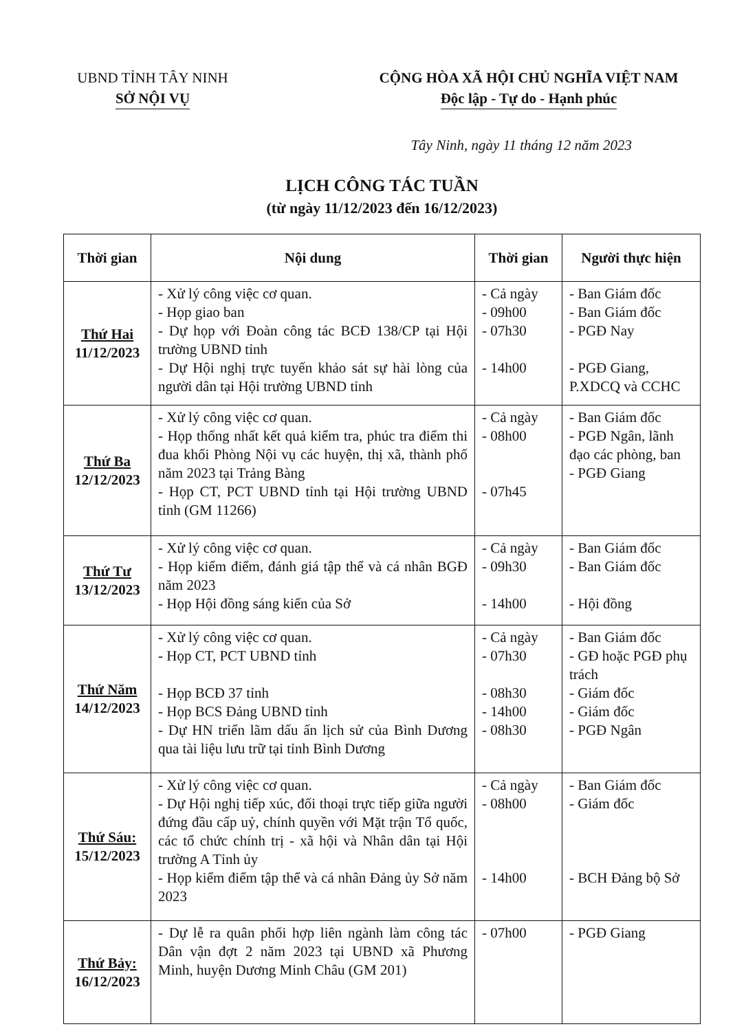UBND TỈNH TÂY NINH
SỞ NỘI VỤ
CỘNG HÒA XÃ HỘI CHỦ NGHĨA VIỆT NAM
Độc lập - Tự do - Hạnh phúc
Tây Ninh, ngày 11 tháng 12 năm 2023
LỊCH CÔNG TÁC TUẦN
(từ ngày 11/12/2023 đến 16/12/2023)
| Thời gian | Nội dung | Thời gian | Người thực hiện |
| --- | --- | --- | --- |
| Thứ Hai 11/12/2023 | - Xử lý công việc cơ quan. - Họp giao ban - Dự họp với Đoàn công tác BCĐ 138/CP tại Hội trường UBND tỉnh - Dự Hội nghị trực tuyến khảo sát sự hài lòng của người dân tại Hội trường UBND tỉnh | - Cả ngày - 09h00 - 07h30 - 14h00 | - Ban Giám đốc - Ban Giám đốc - PGĐ Nay - PGĐ Giang, P.XDCQ và CCHC |
| Thứ Ba 12/12/2023 | - Xử lý công việc cơ quan. - Họp thống nhất kết quả kiểm tra, phúc tra điểm thi đua khối Phòng Nội vụ các huyện, thị xã, thành phố năm 2023 tại Trảng Bàng - Họp CT, PCT UBND tỉnh tại Hội trường UBND tỉnh (GM 11266) | - Cả ngày - 08h00 - 07h45 | - Ban Giám đốc - PGĐ Ngân, lãnh đạo các phòng, ban - PGĐ Giang |
| Thứ Tư 13/12/2023 | - Xử lý công việc cơ quan. - Họp kiểm điểm, đánh giá tập thể và cá nhân BGĐ năm 2023 - Họp Hội đồng sáng kiến của Sở | - Cả ngày - 09h30 - 14h00 | - Ban Giám đốc - Ban Giám đốc - Hội đồng |
| Thứ Năm 14/12/2023 | - Xử lý công việc cơ quan. - Họp CT, PCT UBND tỉnh - Họp BCĐ 37 tỉnh - Họp BCS Đảng UBND tỉnh - Dự HN triển lãm dấu ấn lịch sử của Bình Dương qua tài liệu lưu trữ tại tỉnh Bình Dương | - Cả ngày - 07h30 - 08h30 - 14h00 - 08h30 | - Ban Giám đốc - GĐ hoặc PGĐ phụ trách - Giám đốc - Giám đốc - PGĐ Ngân |
| Thứ Sáu: 15/12/2023 | - Xử lý công việc cơ quan. - Dự Hội nghị tiếp xúc, đối thoại trực tiếp giữa người đứng đầu cấp uỷ, chính quyền với Mặt trận Tổ quốc, các tổ chức chính trị - xã hội và Nhân dân tại Hội trường A Tỉnh ủy - Họp kiểm điểm tập thể và cá nhân Đảng ủy Sở năm 2023 | - Cả ngày - 08h00 - 14h00 | - Ban Giám đốc - Giám đốc - BCH Đảng bộ Sở |
| Thứ Bảy: 16/12/2023 | - Dự lễ ra quân phối hợp liên ngành làm công tác Dân vận đợt 2 năm 2023 tại UBND xã Phương Minh, huyện Dương Minh Châu (GM 201) | - 07h00 | - PGĐ Giang |